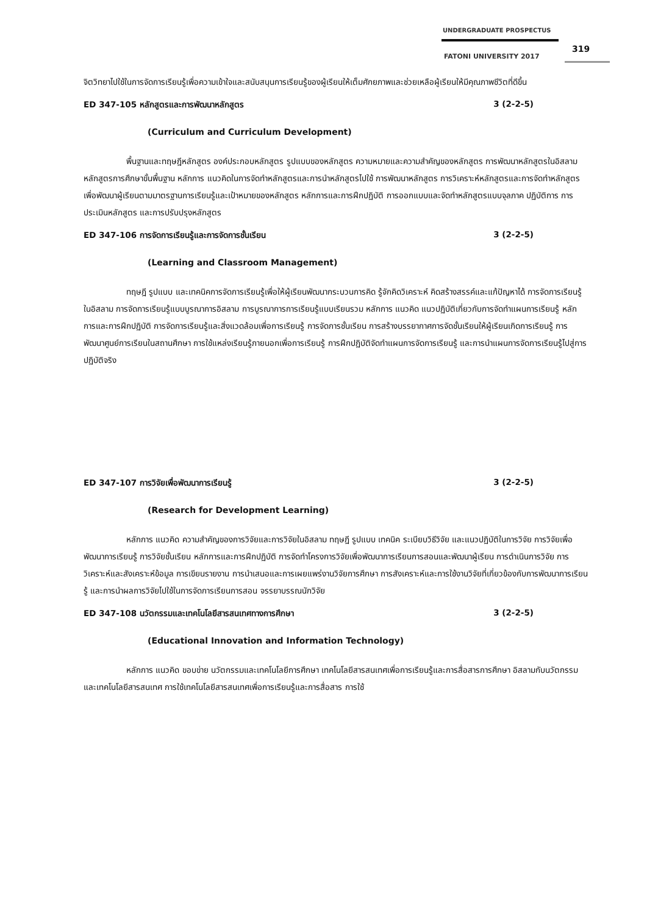UNDERGRADUATE PROSPECTUS
319
FATONI UNIVERSITY 2017
จิตวิทยาไปใช้ในการจัดการเรียนรู้เพื่อความเข้าใจและสนับสนุนการเรียนรู้ของผู้เรียนให้เต็มศักยภาพและช่วยเหลือผู้เรียนให้มีคุณภาพชีวิตที่ดีขึ้น
ED 347-105 หลักสูตรและการพัฒนาหลักสูตร 3 (2-2-5)
(Curriculum and Curriculum Development)
พื้นฐานและทฤษฎีหลักสูตร องค์ประกอบหลักสูตร รูปแบบของหลักสูตร ความหมายและความสำคัญของหลักสูตร การพัฒนาหลักสูตรในอิสลาม หลักสูตรการศึกษาขั้นพื้นฐาน หลักการ แนวคิดในการจัดทำหลักสูตรและการนำหลักสูตรไปใช้ การพัฒนาหลักสูตร การวิเคราะห์หลักสูตรและการจัดทำหลักสูตร เพื่อพัฒนาผู้เรียนตามมาตรฐานการเรียนรู้และเป้าหมายของหลักสูตร หลักการและการฝึกปฏิบัติ การออกแบบและจัดทำหลักสูตรแบบจุลภาค ปฏิบัติการ การประเมินหลักสูตร และการปรับปรุงหลักสูตร
ED 347-106 การจัดการเรียนรู้และการจัดการชั้นเรียน 3 (2-2-5)
(Learning and Classroom Management)
ทฤษฎี รูปแบบ และเทคนิคการจัดการเรียนรู้เพื่อให้ผู้เรียนพัฒนากระบวนการคิด รู้จักคิดวิเคราะห์ คิดสร้างสรรค์และแก้ปัญหาได้ การจัดการเรียนรู้ในอิสลาม การจัดการเรียนรู้แบบบูรณาการอิสลาม การบูรณาการการเรียนรู้แบบเรียนรวม หลักการ แนวคิด แนวปฏิบัติเกี่ยวกับการจัดทำแผนการเรียนรู้ หลักการและการฝึกปฏิบัติ การจัดการเรียนรู้และสิ่งแวดล้อมเพื่อการเรียนรู้ การจัดการชั้นเรียน การสร้างบรรยากาศการจัดชั้นเรียนให้ผู้เรียนเกิดการเรียนรู้ การพัฒนาศูนย์การเรียนในสถานศึกษา การใช้แหล่งเรียนรู้ภายนอกเพื่อการเรียนรู้ การฝึกปฏิบัติจัดทำแผนการจัดการเรียนรู้ และการนำแผนการจัดการเรียนรู้ไปสู่การปฏิบัติจริง
ED 347-107 การวิจัยเพื่อพัฒนาการเรียนรู้ 3 (2-2-5)
(Research for Development Learning)
หลักการ แนวคิด ความสำคัญของการวิจัยและการวิจัยในอิสลาม ทฤษฎี รูปแบบ เทคนิค ระเบียบวิธีวิจัย และแนวปฏิบัติในการวิจัย การวิจัยเพื่อพัฒนาการเรียนรู้ การวิจัยชั้นเรียน หลักการและการฝึกปฏิบัติ การจัดทำโครงการวิจัยเพื่อพัฒนาการเรียนการสอนและพัฒนาผู้เรียน การดำเนินการวิจัย การวิเคราะห์และสังเคราะห์ข้อมูล การเขียนรายงาน การนำเสนอและการเผยแพร่งานวิจัยการศึกษา การสังเคราะห์และการใช้งานวิจัยที่เกี่ยวข้องกับการพัฒนาการเรียนรู้ และการนำผลการวิจัยไปใช้ในการจัดการเรียนการสอน จรรยาบรรณนักวิจัย
ED 347-108 นวัตกรรมและเทคโนโลยีสารสนเทศทางการศึกษา 3 (2-2-5)
(Educational Innovation and Information Technology)
หลักการ แนวคิด ขอบข่าย นวัตกรรมและเทคโนโลยีการศึกษา เทคโนโลยีสารสนเทศเพื่อการเรียนรู้และการสื่อสารการศึกษา อิสลามกับนวัตกรรมและเทคโนโลยีสารสนเทศ การใช้เทคโนโลยีสารสนเทศเพื่อการเรียนรู้และการสื่อสาร การใช้